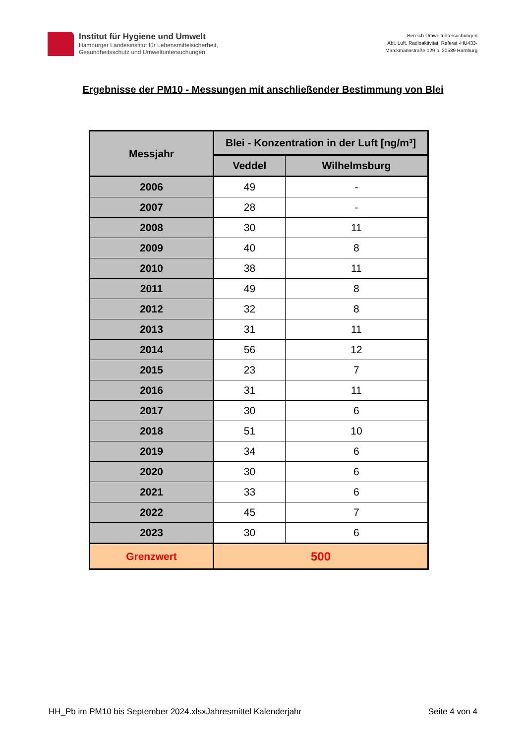Institut für Hygiene und Umwelt
Hamburger Landesinstitut für Lebensmittelsicherheit,
Gesundheitsschutz und Umweltuntersuchungen
Bereich Umweltuntersuchungen
Abt. Luft, Radioaktivität, Referat -HU433-
Marckmannstraße 129 b, 20539 Hamburg
Ergebnisse der PM10 - Messungen mit anschließender Bestimmung von Blei
| Messjahr | Blei - Konzentration in der Luft [ng/m³] | |
| --- | --- | --- |
| | Veddel | Wilhelmsburg |
| 2006 | 49 | - |
| 2007 | 28 | - |
| 2008 | 30 | 11 |
| 2009 | 40 | 8 |
| 2010 | 38 | 11 |
| 2011 | 49 | 8 |
| 2012 | 32 | 8 |
| 2013 | 31 | 11 |
| 2014 | 56 | 12 |
| 2015 | 23 | 7 |
| 2016 | 31 | 11 |
| 2017 | 30 | 6 |
| 2018 | 51 | 10 |
| 2019 | 34 | 6 |
| 2020 | 30 | 6 |
| 2021 | 33 | 6 |
| 2022 | 45 | 7 |
| 2023 | 30 | 6 |
| Grenzwert | 500 | |
HH_Pb im PM10 bis September 2024.xlsxJahresmittel Kalenderjahr Seite 4 von 4